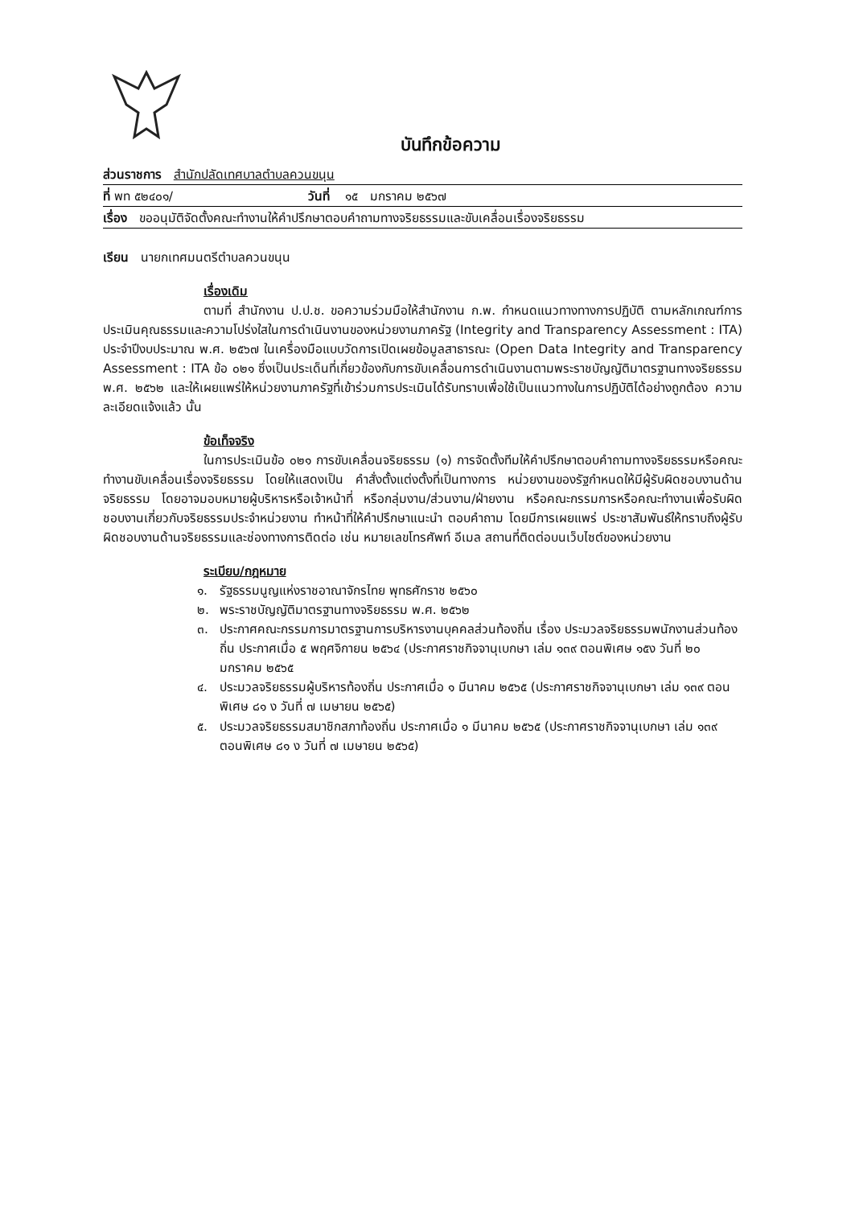บันทึกข้อความ
ส่วนราชการ สำนักปลัดเทศบาลตำบลควนขนุน
ที่ พท ๕๒๔๐๑/ วันที่ ๑๕ มกราคม ๒๕๖๗
เรื่อง ขออนุมัติจัดตั้งคณะทำงานให้คำปรึกษาตอบคำถามทางจริยธรรมและขับเคลื่อนเรื่องจริยธรรม
เรียน นายกเทศมนตรีตำบลควนขนุน
เรื่องเดิม
ตามที่ สำนักงาน ป.ป.ช. ขอความร่วมมือให้สำนักงาน ก.พ. กำหนดแนวทางทางการปฏิบัติ ตามหลักเกณฑ์การประเมินคุณธรรมและความโปร่งใสในการดำเนินงานของหน่วยงานภาครัฐ (Integrity and Transparency Assessment : ITA) ประจำปีงบประมาณ พ.ศ. ๒๕๖๗ ในเครื่องมือแบบวัดการเปิดเผยข้อมูลสาธารณะ (Open Data Integrity and Transparency Assessment : ITA ข้อ ๐๒๑ ซึ่งเป็นประเด็นที่เกี่ยวข้องกับการขับเคลื่อนการดำเนินงานตามพระราชบัญญัติมาตรฐานทางจริยธรรม พ.ศ. ๒๕๖๒ และให้เผยแพร่ให้หน่วยงานภาครัฐที่เข้าร่วมการประเมินได้รับทราบเพื่อใช้เป็นแนวทางในการปฏิบัติได้อย่างถูกต้อง ความละเอียดแจ้งแล้ว นั้น
ข้อเท็จจริง
ในการประเมินข้อ ๐๒๑ การขับเคลื่อนจริยธรรม (๑) การจัดตั้งทีมให้คำปรึกษาตอบคำถามทางจริยธรรมหรือคณะทำงานขับเคลื่อนเรื่องจริยธรรม โดยให้แสดงเป็น คำสั่งตั้งแต่งตั้งที่เป็นทางการ หน่วยงานของรัฐกำหนดให้มีผู้รับผิดชอบงานด้านจริยธรรม โดยอาจมอบหมายผู้บริหารหรือเจ้าหน้าที่ หรือกลุ่มงาน/ส่วนงาน/ฝ่ายงาน หรือคณะกรรมการหรือคณะทำงานเพื่อรับผิดชอบงานเกี่ยวกับจริยธรรมประจำหน่วยงาน ทำหน้าที่ให้คำปรึกษาแนะนำ ตอบคำถาม โดยมีการเผยแพร่ ประชาสัมพันธ์ให้ทราบถึงผู้รับผิดชอบงานด้านจริยธรรมและช่องทางการติดต่อ เช่น หมายเลขโทรศัพท์ อีเมล สถานที่ติดต่อบนเว็บไซต์ของหน่วยงาน
ระเบียบ/กฎหมาย
๑. รัฐธรรมนูญแห่งราชอาณาจักรไทย พุทธศักราช ๒๕๖๐
๒. พระราชบัญญัติมาตรฐานทางจริยธรรม พ.ศ. ๒๕๖๒
๓. ประกาศคณะกรรมการมาตรฐานการบริหารงานบุคคลส่วนท้องถิ่น เรื่อง ประมวลจริยธรรมพนักงานส่วนท้องถิ่น ประกาศเมื่อ ๕ พฤศจิกายน ๒๕๖๔ (ประกาศราชกิจจานุเบกษา เล่ม ๑๓๙ ตอนพิเศษ ๑๕ง วันที่ ๒๐ มกราคม ๒๕๖๕
๔. ประมวลจริยธรรมผู้บริหารท้องถิ่น ประกาศเมื่อ ๑ มีนาคม ๒๕๖๕ (ประกาศราชกิจจานุเบกษา เล่ม ๑๓๙ ตอนพิเศษ ๘๑ ง วันที่ ๗ เมษายน ๒๕๖๕)
๕. ประมวลจริยธรรมสมาชิกสภาท้องถิ่น ประกาศเมื่อ ๑ มีนาคม ๒๕๖๕ (ประกาศราชกิจจานุเบกษา เล่ม ๑๓๙ ตอนพิเศษ ๘๑ ง วันที่ ๗ เมษายน ๒๕๖๕)